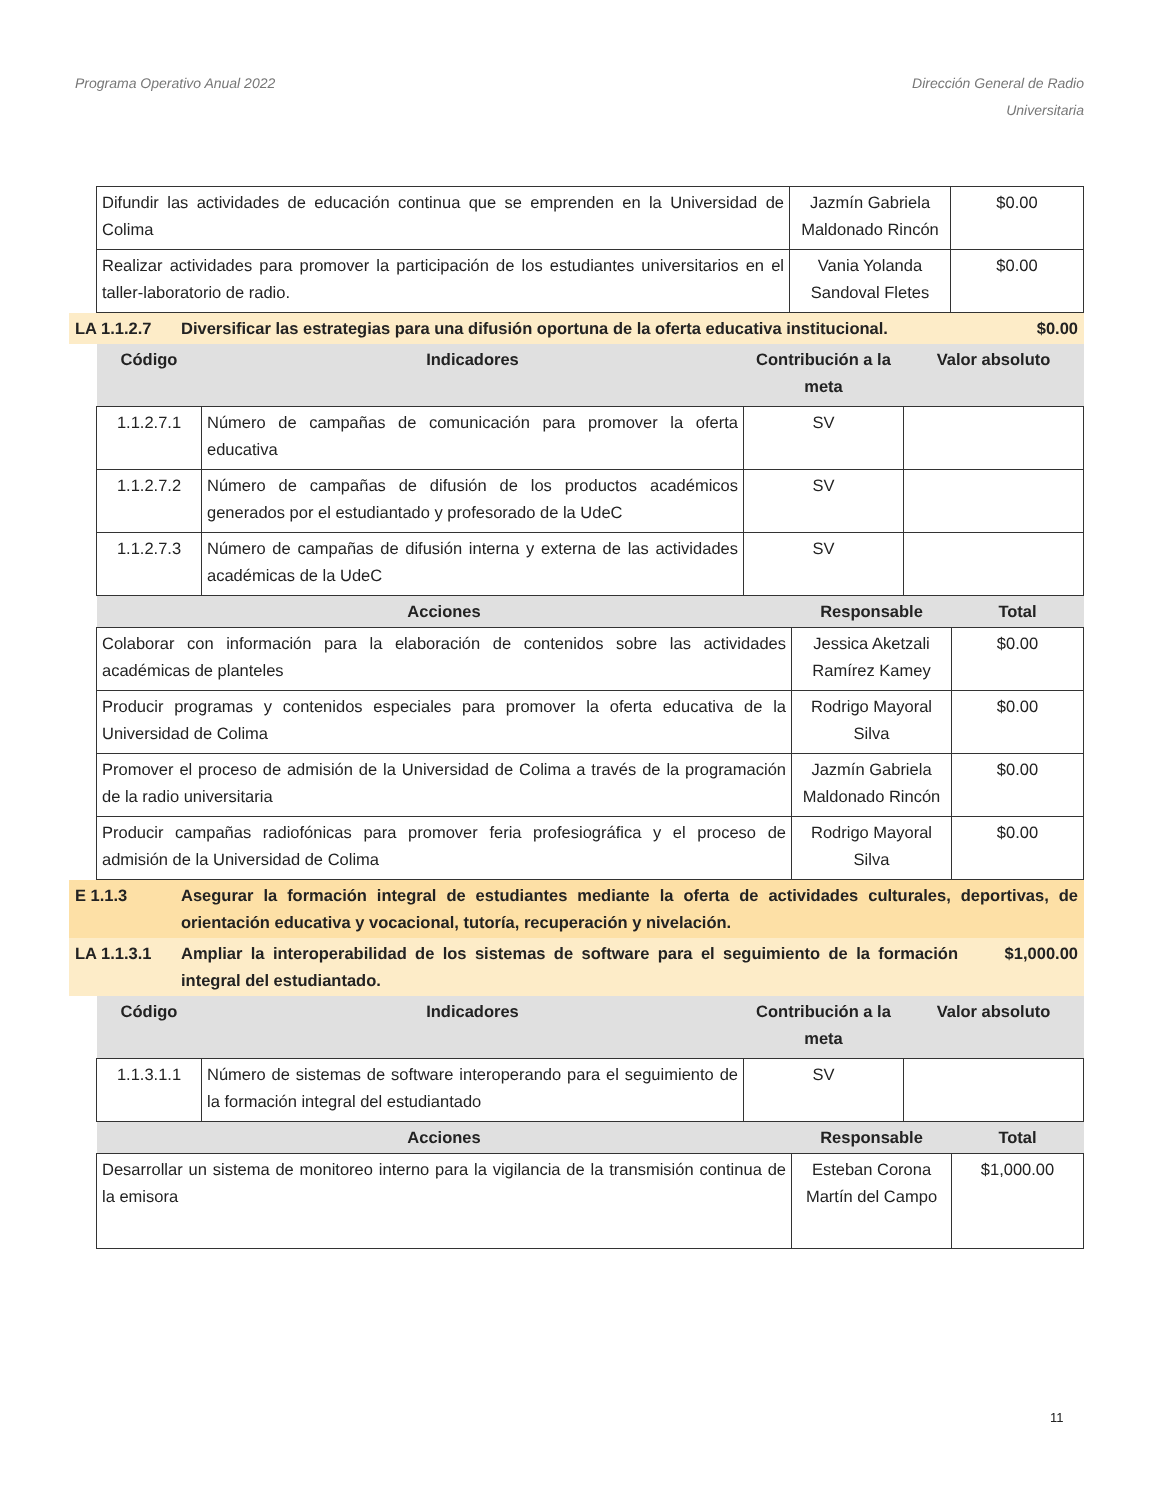Programa Operativo Anual 2022 Dirección General de Radio
Universitaria
| Difundir las actividades de educación continua que se emprenden en la Universidad de Colima | Jazmín Gabriela Maldonado Rincón | $0.00 |
| Realizar actividades para promover la participación de los estudiantes universitarios en el taller-laboratorio de radio. | Vania Yolanda Sandoval Fletes | $0.00 |
LA 1.1.2.7 Diversificar las estrategias para una difusión oportuna de la oferta educativa institucional.
$0.00
| Código | Indicadores | Contribución a la meta | Valor absoluto |
| --- | --- | --- | --- |
| 1.1.2.7.1 | Número de campañas de comunicación para promover la oferta educativa | SV | |
| 1.1.2.7.2 | Número de campañas de difusión de los productos académicos generados por el estudiantado y profesorado de la UdeC | SV | |
| 1.1.2.7.3 | Número de campañas de difusión interna y externa de las actividades académicas de la UdeC | SV | |
| Acciones | Responsable | Total |
| --- | --- | --- |
| Colaborar con información para la elaboración de contenidos sobre las actividades académicas de planteles | Jessica Aketzali Ramírez Kamey | $0.00 |
| Producir programas y contenidos especiales para promover la oferta educativa de la Universidad de Colima | Rodrigo Mayoral Silva | $0.00 |
| Promover el proceso de admisión de la Universidad de Colima a través de la programación de la radio universitaria | Jazmín Gabriela Maldonado Rincón | $0.00 |
| Producir campañas radiofónicas para promover feria profesiográfica y el proceso de admisión de la Universidad de Colima | Rodrigo Mayoral Silva | $0.00 |
E 1.1.3 Asegurar la formación integral de estudiantes mediante la oferta de actividades culturales, deportivas, de orientación educativa y vocacional, tutoría, recuperación y nivelación.
LA 1.1.3.1 Ampliar la interoperabilidad de los sistemas de software para el seguimiento de la formación integral del estudiantado.
$1,000.00
| Código | Indicadores | Contribución a la meta | Valor absoluto |
| --- | --- | --- | --- |
| 1.1.3.1.1 | Número de sistemas de software interoperando para el seguimiento de la formación integral del estudiantado | SV | |
| Acciones | Responsable | Total |
| --- | --- | --- |
| Desarrollar un sistema de monitoreo interno para la vigilancia de la transmisión continua de la emisora | Esteban Corona Martín del Campo | $1,000.00 |
11